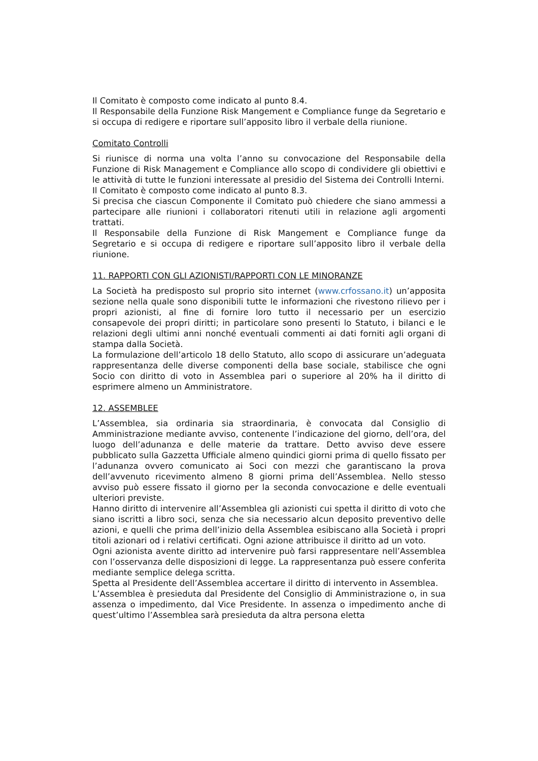Il Comitato è composto come indicato al punto 8.4.
Il Responsabile della Funzione Risk Mangement e Compliance funge da Segretario e si occupa di redigere e riportare sull’apposito libro il verbale della riunione.
Comitato Controlli
Si riunisce di norma una volta l’anno su convocazione del Responsabile della Funzione di Risk Management e Compliance allo scopo di condividere gli obiettivi e le attività di tutte le funzioni interessate al presidio del Sistema dei Controlli Interni.
Il Comitato è composto come indicato al punto 8.3.
Si precisa che ciascun Componente il Comitato può chiedere che siano ammessi a partecipare alle riunioni i collaboratori ritenuti utili in relazione agli argomenti trattati.
Il Responsabile della Funzione di Risk Mangement e Compliance funge da Segretario e si occupa di redigere e riportare sull’apposito libro il verbale della riunione.
11. RAPPORTI CON GLI AZIONISTI/RAPPORTI CON LE MINORANZE
La Società ha predisposto sul proprio sito internet (www.crfossano.it) un’apposita sezione nella quale sono disponibili tutte le informazioni che rivestono rilievo per i propri azionisti, al fine di fornire loro tutto il necessario per un esercizio consapevole dei propri diritti; in particolare sono presenti lo Statuto, i bilanci e le relazioni degli ultimi anni nonché eventuali commenti ai dati forniti agli organi di stampa dalla Società.
La formulazione dell’articolo 18 dello Statuto, allo scopo di assicurare un’adeguata rappresentanza delle diverse componenti della base sociale, stabilisce che ogni Socio con diritto di voto in Assemblea pari o superiore al 20% ha il diritto di esprimere almeno un Amministratore.
12. ASSEMBLEE
L’Assemblea, sia ordinaria sia straordinaria, è convocata dal Consiglio di Amministrazione mediante avviso, contenente l’indicazione del giorno, dell’ora, del luogo dell’adunanza e delle materie da trattare. Detto avviso deve essere pubblicato sulla Gazzetta Ufficiale almeno quindici giorni prima di quello fissato per l’adunanza ovvero comunicato ai Soci con mezzi che garantiscano la prova dell’avvenuto ricevimento almeno 8 giorni prima dell’Assemblea. Nello stesso avviso può essere fissato il giorno per la seconda convocazione e delle eventuali ulteriori previste.
Hanno diritto di intervenire all’Assemblea gli azionisti cui spetta il diritto di voto che siano iscritti a libro soci, senza che sia necessario alcun deposito preventivo delle azioni, e quelli che prima dell’inizio della Assemblea esibiscano alla Società i propri titoli azionari od i relativi certificati. Ogni azione attribuisce il diritto ad un voto.
Ogni azionista avente diritto ad intervenire può farsi rappresentare nell’Assemblea con l’osservanza delle disposizioni di legge. La rappresentanza può essere conferita mediante semplice delega scritta.
Spetta al Presidente dell’Assemblea accertare il diritto di intervento in Assemblea.
L’Assemblea è presieduta dal Presidente del Consiglio di Amministrazione o, in sua assenza o impedimento, dal Vice Presidente. In assenza o impedimento anche di quest’ultimo l’Assemblea sarà presieduta da altra persona eletta